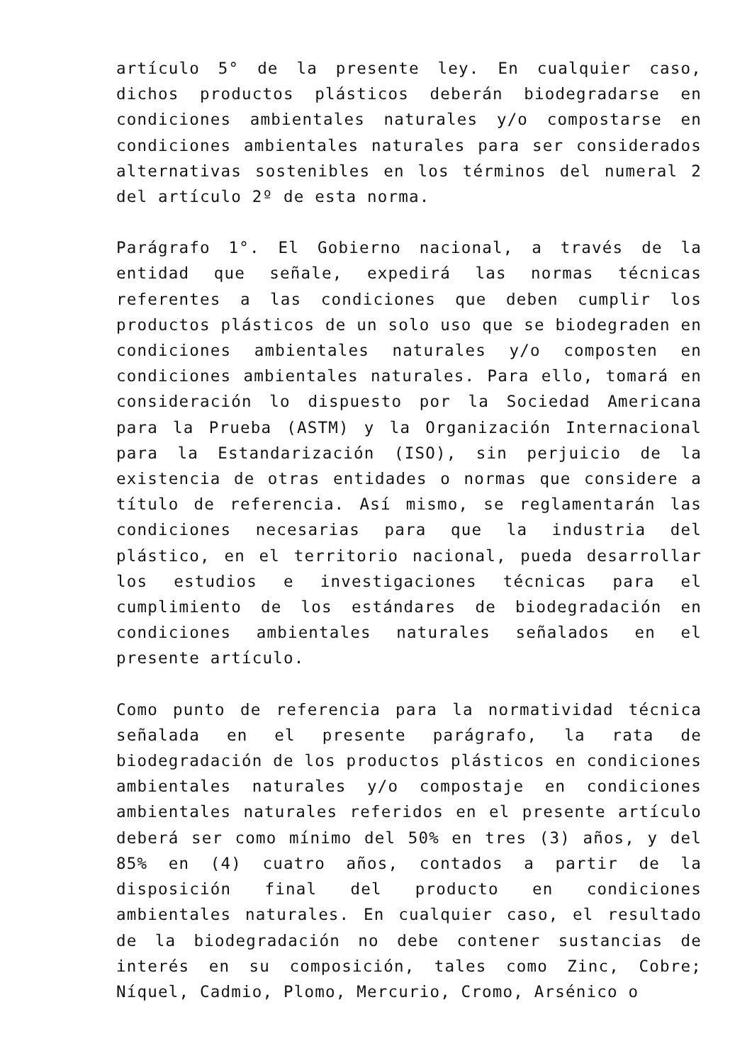artículo 5° de la presente ley. En cualquier caso, dichos productos plásticos deberán biodegradarse en condiciones ambientales naturales y/o compostarse en condiciones ambientales naturales para ser considerados alternativas sostenibles en los términos del numeral 2 del artículo 2º de esta norma.
Parágrafo 1°. El Gobierno nacional, a través de la entidad que señale, expedirá las normas técnicas referentes a las condiciones que deben cumplir los productos plásticos de un solo uso que se biodegraden en condiciones ambientales naturales y/o composten en condiciones ambientales naturales. Para ello, tomará en consideración lo dispuesto por la Sociedad Americana para la Prueba (ASTM) y la Organización Internacional para la Estandarización (ISO), sin perjuicio de la existencia de otras entidades o normas que considere a título de referencia. Así mismo, se reglamentarán las condiciones necesarias para que la industria del plástico, en el territorio nacional, pueda desarrollar los estudios e investigaciones técnicas para el cumplimiento de los estándares de biodegradación en condiciones ambientales naturales señalados en el presente artículo.
Como punto de referencia para la normatividad técnica señalada en el presente parágrafo, la rata de biodegradación de los productos plásticos en condiciones ambientales naturales y/o compostaje en condiciones ambientales naturales referidos en el presente artículo deberá ser como mínimo del 50% en tres (3) años, y del 85% en (4) cuatro años, contados a partir de la disposición final del producto en condiciones ambientales naturales. En cualquier caso, el resultado de la biodegradación no debe contener sustancias de interés en su composición, tales como Zinc, Cobre; Níquel, Cadmio, Plomo, Mercurio, Cromo, Arsénico o